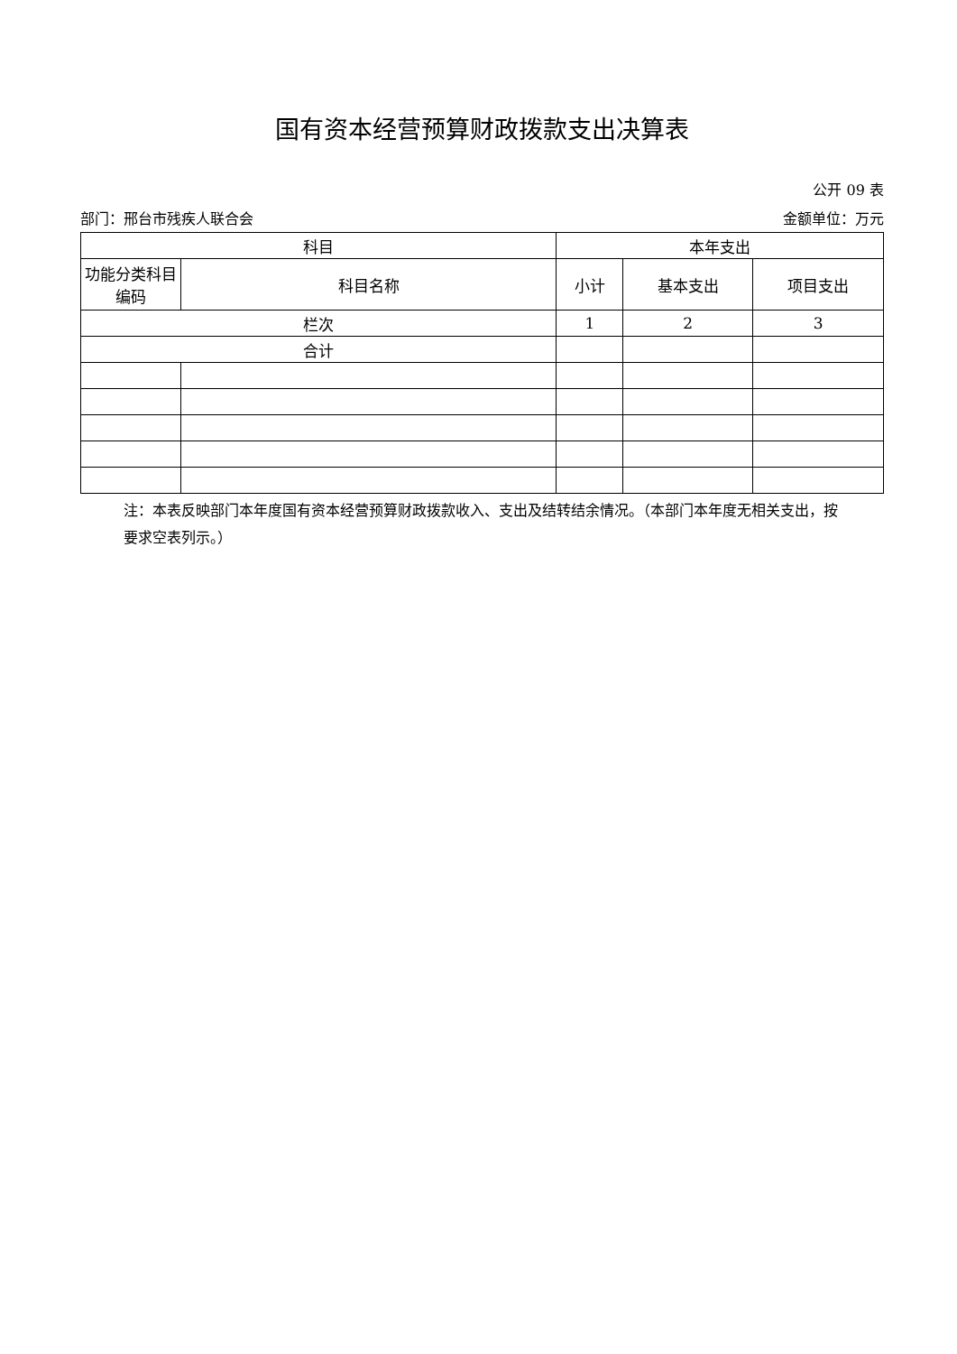国有资本经营预算财政拨款支出决算表
公开 09 表
部门：邢台市残疾人联合会 金额单位：万元
| 科目 | | 本年支出 | | |
| --- | --- | --- | --- | --- |
| 功能分类科目编码 | 科目名称 | 小计 | 基本支出 | 项目支出 |
| 栏次 | | 1 | 2 | 3 |
| 合计 | | | | |
注：本表反映部门本年度国有资本经营预算财政拨款收入、支出及结转结余情况。（本部门本年度无相关支出，按要求空表列示。）